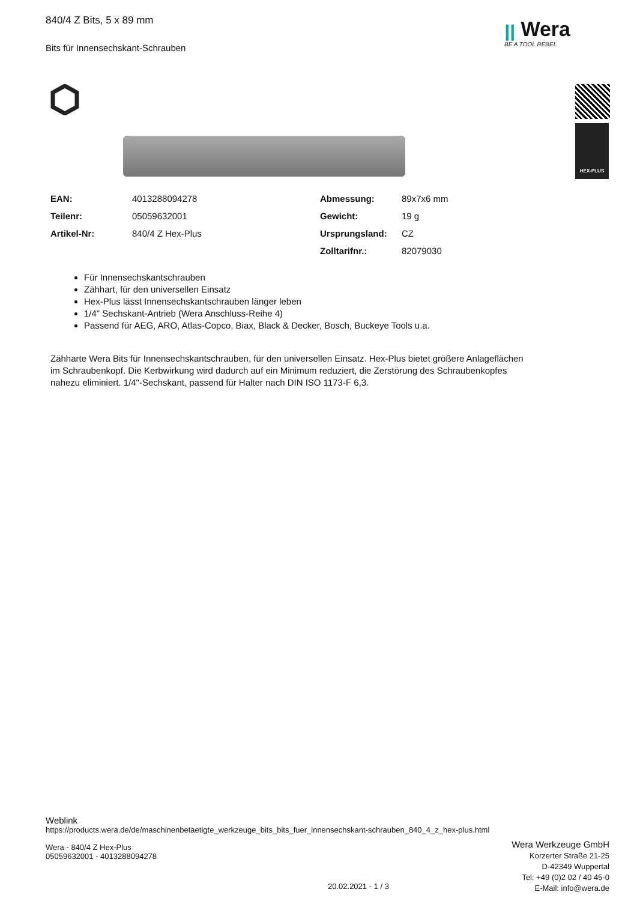840/4 Z Bits, 5 x 89 mm
Bits für Innensechskant-Schrauben
ꞁꞁ Wera
BE A TOOL REBEL
HEX-PLUS
| EAN: | 4013288094278 | Abmessung: | 89x7x6 mm |
| Teilenr: | 05059632001 | Gewicht: | 19 g |
| Artikel-Nr: | 840/4 Z Hex-Plus | Ursprungsland: | CZ |
| | | Zolltarifnr.: | 82079030 |
Für Innensechskantschrauben
Zähhart, für den universellen Einsatz
Hex-Plus lässt Innensechskantschrauben länger leben
1/4" Sechskant-Antrieb (Wera Anschluss-Reihe 4)
Passend für AEG, ARO, Atlas-Copco, Biax, Black & Decker, Bosch, Buckeye Tools u.a.
Zähharte Wera Bits für Innensechskantschrauben, für den universellen Einsatz. Hex-Plus bietet größere Anlageflächen im Schraubenkopf. Die Kerbwirkung wird dadurch auf ein Minimum reduziert, die Zerstörung des Schraubenkopfes nahezu eliminiert. 1/4"-Sechskant, passend für Halter nach DIN ISO 1173-F 6,3.
Weblink
https://products.wera.de/de/maschinenbetaetigte_werkzeuge_bits_bits_fuer_innensechskant-schrauben_840_4_z_hex-plus.html
Wera - 840/4 Z Hex-Plus
05059632001 - 4013288094278
Wera Werkzeuge GmbH
Korzerter Straße 21-25
D-42349 Wuppertal
Tel: +49 (0)2 02 / 40 45-0
E-Mail: info@wera.de
20.02.2021 - 1 / 3